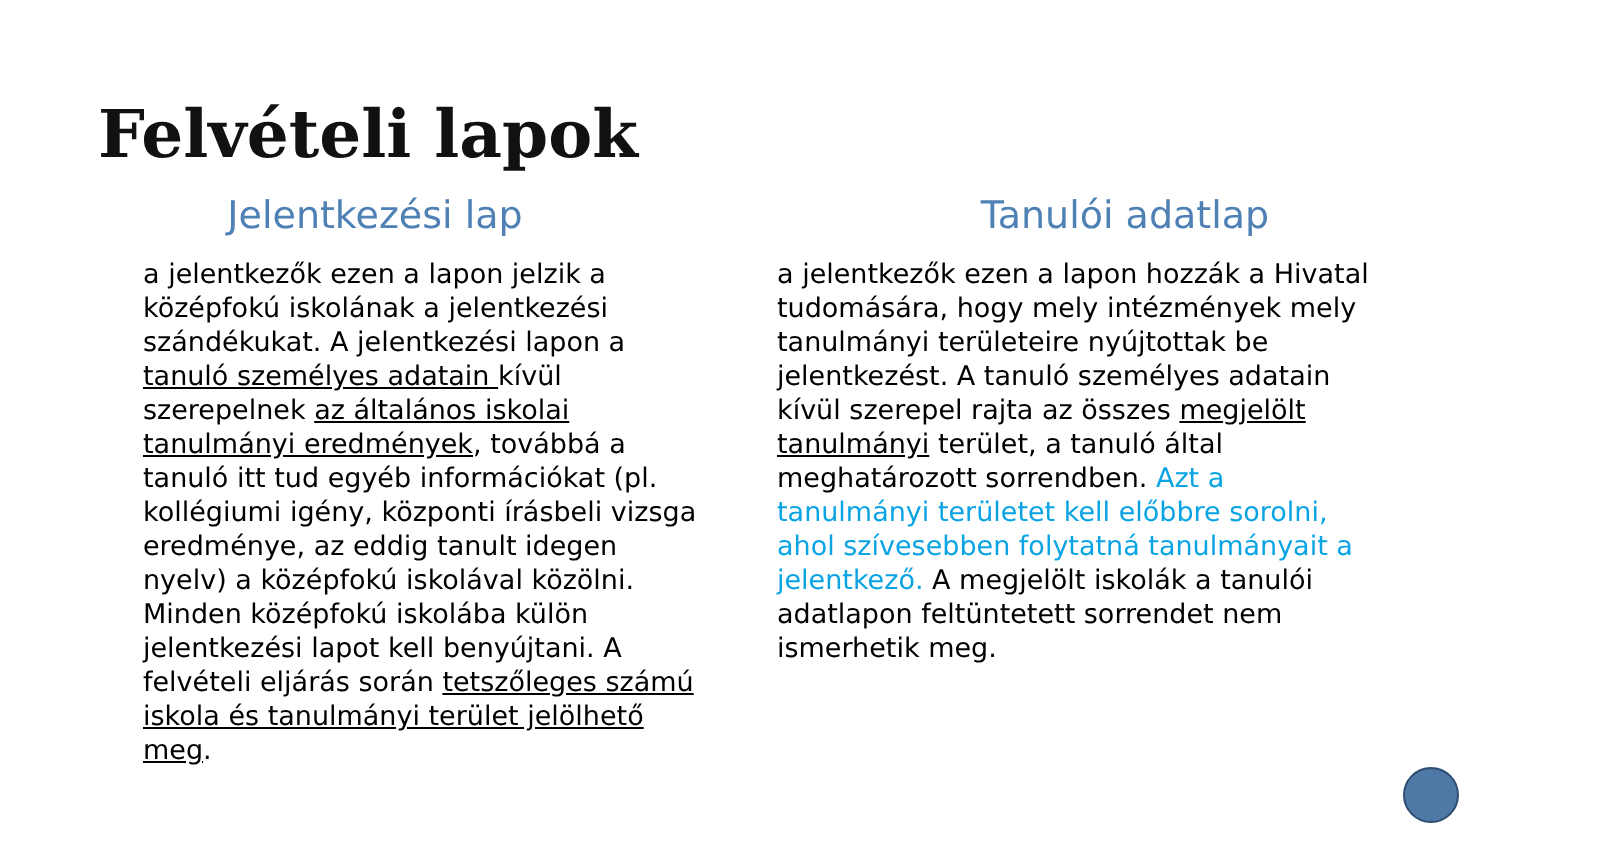Felvételi lapok
Jelentkezési lap
a jelentkezők ezen a lapon jelzik a középfokú iskolának a jelentkezési szándékukat. A jelentkezési lapon a tanuló személyes adatain kívül szerepelnek az általános iskolai tanulmányi eredmények, továbbá a tanuló itt tud egyéb információkat (pl. kollégiumi igény, központi írásbeli vizsga eredménye, az eddig tanult idegen nyelv) a középfokú iskolával közölni. Minden középfokú iskolába külön jelentkezési lapot kell benyújtani. A felvételi eljárás során tetszőleges számú iskola és tanulmányi terület jelölhető meg.
Tanulói adatlap
a jelentkezők ezen a lapon hozzák a Hivatal tudomására, hogy mely intézmények mely tanulmányi területeire nyújtottak be jelentkezést. A tanuló személyes adatain kívül szerepel rajta az összes megjelölt tanulmányi terület, a tanuló által meghatározott sorrendben. Azt a tanulmányi területet kell előbbre sorolni, ahol szívesebben folytatná tanulmányait a jelentkező. A megjelölt iskolák a tanulói adatlapon feltüntetett sorrendet nem ismerhetik meg.